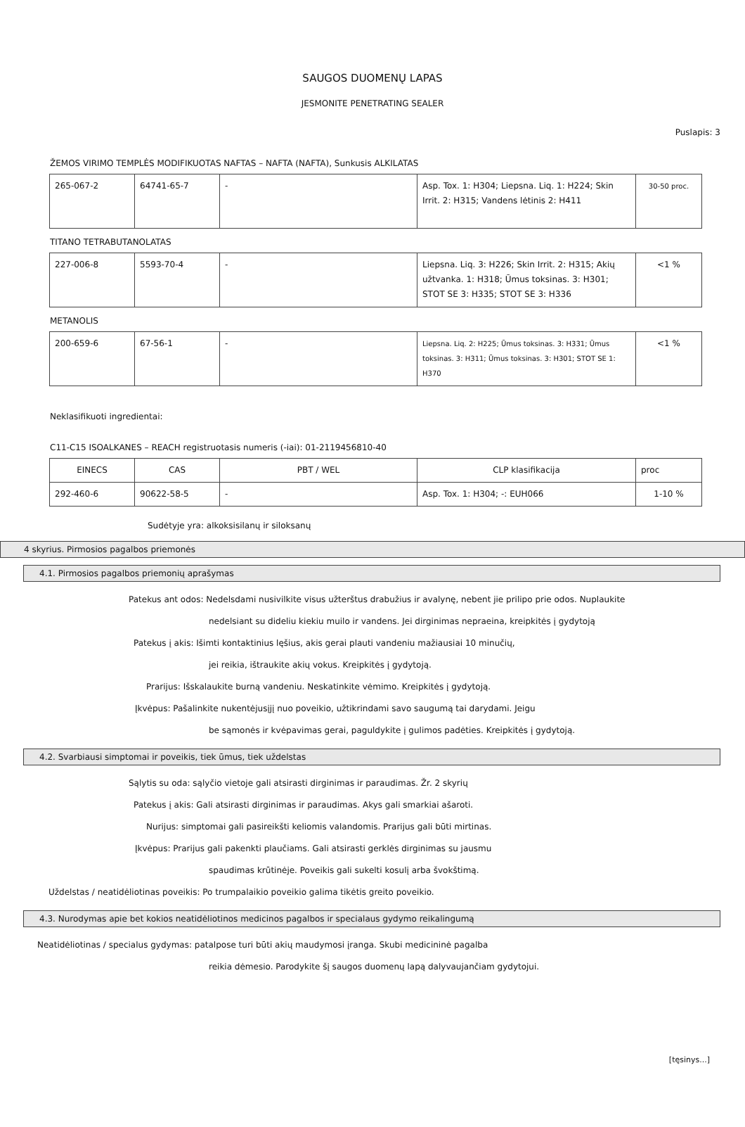SAUGOS DUOMENŲ LAPAS
JESMONITE PENETRATING SEALER
Puslapis: 3
ŽEMOS VIRIMO TEMPLĖS MODIFIKUOTAS NAFTAS – NAFTA (NAFTA), Sunkusis ALKILATAS
| 265-067-2 | 64741-65-7 | - | Asp. Tox. 1: H304; Liepsna. Liq. 1: H224; Skin Irrit. 2: H315; Vandens lėtinis 2: H411 | 30-50 proc. |
TITANO TETRABUTANOLATAS
| 227-006-8 | 5593-70-4 | - | Liepsna. Liq. 3: H226; Skin Irrit. 2: H315; Akių užtvanka. 1: H318; Ūmus toksinas. 3: H301; STOT SE 3: H335; STOT SE 3: H336 | <1 % |
METANOLIS
| 200-659-6 | 67-56-1 | - | Liepsna. Liq. 2: H225; Ūmus toksinas. 3: H331; Ūmus toksinas. 3: H311; Ūmus toksinas. 3: H301; STOT SE 1: H370 | <1 % |
Neklasifikuoti ingredientai:
C11-C15 ISOALKANES – REACH registruotasis numeris (-iai): 01-2119456810-40
| EINECS | CAS | PBT / WEL | CLP klasifikacija | proc |
| 292-460-6 | 90622-58-5 | - | Asp. Tox. 1: H304; -: EUH066 | 1-10 % |
Sudėtyje yra: alkoksisilanų ir siloksanų
4 skyrius. Pirmosios pagalbos priemonės
4.1. Pirmosios pagalbos priemonių aprašymas
Patekus ant odos: Nedelsdami nusivilkite visus užterštus drabužius ir avalynę, nebent jie prilipo prie odos. Nuplaukite
nedelsiant su dideliu kiekiu muilo ir vandens. Jei dirginimas nepraeina, kreipkitės į gydytoją
Patekus į akis: Išimti kontaktinius lęšius, akis gerai plauti vandeniu mažiausiai 10 minučių,
jei reikia, ištraukite akių vokus. Kreipkitės į gydytoją.
Prarijus: Išskalaukite burną vandeniu. Neskatinkite vėmimo. Kreipkitės į gydytoją.
Įkvėpus: Pašalinkite nukentėjusįjį nuo poveikio, užtikrindami savo saugumą tai darydami. Jeigu
be sąmonės ir kvėpavimas gerai, paguldykite į gulimos padėties. Kreipkitės į gydytoją.
4.2. Svarbiausi simptomai ir poveikis, tiek ūmus, tiek uždelstas
Sąlytis su oda: sąlyčio vietoje gali atsirasti dirginimas ir paraudimas. Žr. 2 skyrių
Patekus į akis: Gali atsirasti dirginimas ir paraudimas. Akys gali smarkiai ašaroti.
Nurijus: simptomai gali pasireikšti keliomis valandomis. Prarijus gali būti mirtinas.
Įkvėpus: Prarijus gali pakenkti plaučiams. Gali atsirasti gerklės dirginimas su jausmu
spaudimas krūtinėje. Poveikis gali sukelti kosulį arba švokštimą.
Uždelstas / neatidėliotinas poveikis: Po trumpalaikio poveikio galima tikėtis greito poveikio.
4.3. Nurodymas apie bet kokios neatidėliotinos medicinos pagalbos ir specialaus gydymo reikalingumą
Neatidėliotinas / specialus gydymas: patalpose turi būti akių maudymosi įranga. Skubi medicininė pagalba
reikia dėmesio. Parodykite šį saugos duomenų lapą dalyvaujančiam gydytojui.
[tęsinys...]